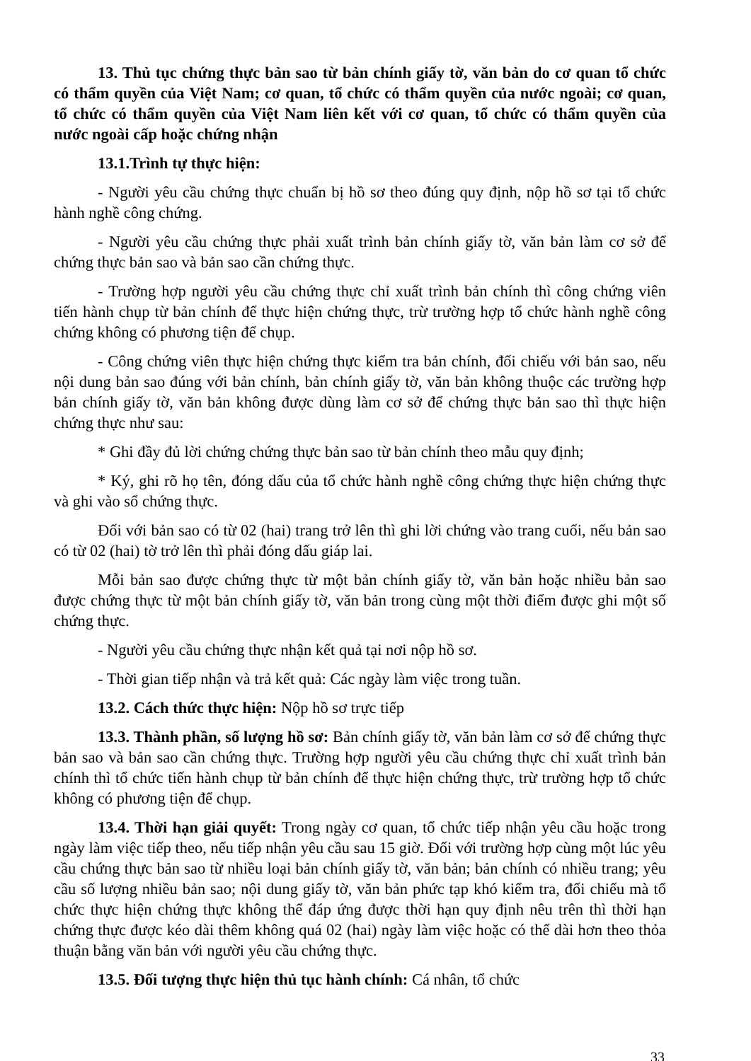13. Thủ tục chứng thực bản sao từ bản chính giấy tờ, văn bản do cơ quan tổ chức có thẩm quyền của Việt Nam; cơ quan, tổ chức có thẩm quyền của nước ngoài; cơ quan, tổ chức có thẩm quyền của Việt Nam liên kết với cơ quan, tổ chức có thẩm quyền của nước ngoài cấp hoặc chứng nhận
13.1.Trình tự thực hiện:
- Người yêu cầu chứng thực chuẩn bị hồ sơ theo đúng quy định, nộp hồ sơ tại tổ chức hành nghề công chứng.
- Người yêu cầu chứng thực phải xuất trình bản chính giấy tờ, văn bản làm cơ sở để chứng thực bản sao và bản sao cần chứng thực.
- Trường hợp người yêu cầu chứng thực chỉ xuất trình bản chính thì công chứng viên tiến hành chụp từ bản chính để thực hiện chứng thực, trừ trường hợp tổ chức hành nghề công chứng không có phương tiện để chụp.
- Công chứng viên thực hiện chứng thực kiểm tra bản chính, đối chiếu với bản sao, nếu nội dung bản sao đúng với bản chính, bản chính giấy tờ, văn bản không thuộc các trường hợp bản chính giấy tờ, văn bản không được dùng làm cơ sở để chứng thực bản sao thì thực hiện chứng thực như sau:
* Ghi đầy đủ lời chứng chứng thực bản sao từ bản chính theo mẫu quy định;
* Ký, ghi rõ họ tên, đóng dấu của tổ chức hành nghề công chứng thực hiện chứng thực và ghi vào sổ chứng thực.
Đối với bản sao có từ 02 (hai) trang trở lên thì ghi lời chứng vào trang cuối, nếu bản sao có từ 02 (hai) tờ trở lên thì phải đóng dấu giáp lai.
Mỗi bản sao được chứng thực từ một bản chính giấy tờ, văn bản hoặc nhiều bản sao được chứng thực từ một bản chính giấy tờ, văn bản trong cùng một thời điểm được ghi một số chứng thực.
- Người yêu cầu chứng thực nhận kết quả tại nơi nộp hồ sơ.
- Thời gian tiếp nhận và trả kết quả: Các ngày làm việc trong tuần.
13.2. Cách thức thực hiện: Nộp hồ sơ trực tiếp
13.3. Thành phần, số lượng hồ sơ: Bản chính giấy tờ, văn bản làm cơ sở để chứng thực bản sao và bản sao cần chứng thực. Trường hợp người yêu cầu chứng thực chỉ xuất trình bản chính thì tổ chức tiến hành chụp từ bản chính để thực hiện chứng thực, trừ trường hợp tổ chức không có phương tiện để chụp.
13.4. Thời hạn giải quyết: Trong ngày cơ quan, tổ chức tiếp nhận yêu cầu hoặc trong ngày làm việc tiếp theo, nếu tiếp nhận yêu cầu sau 15 giờ. Đối với trường hợp cùng một lúc yêu cầu chứng thực bản sao từ nhiều loại bản chính giấy tờ, văn bản; bản chính có nhiều trang; yêu cầu số lượng nhiều bản sao; nội dung giấy tờ, văn bản phức tạp khó kiểm tra, đối chiếu mà tổ chức thực hiện chứng thực không thể đáp ứng được thời hạn quy định nêu trên thì thời hạn chứng thực được kéo dài thêm không quá 02 (hai) ngày làm việc hoặc có thể dài hơn theo thỏa thuận bằng văn bản với người yêu cầu chứng thực.
13.5. Đối tượng thực hiện thủ tục hành chính: Cá nhân, tổ chức
33